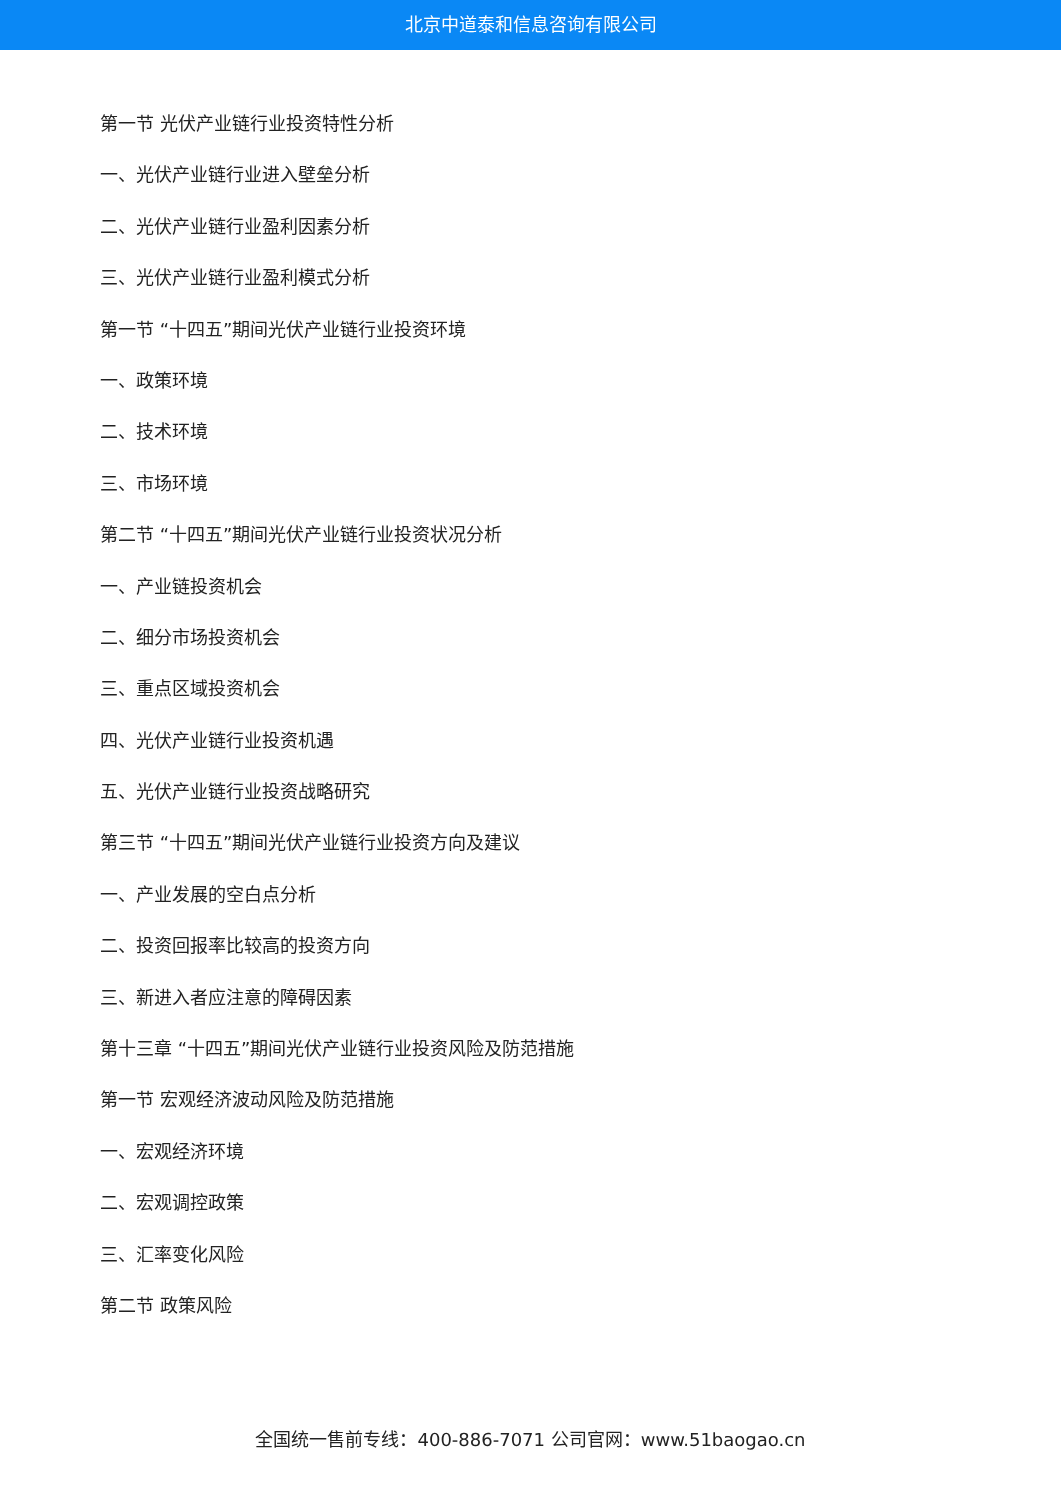北京中道泰和信息咨询有限公司
第一节 光伏产业链行业投资特性分析
一、光伏产业链行业进入壁垒分析
二、光伏产业链行业盈利因素分析
三、光伏产业链行业盈利模式分析
第一节 “十四五”期间光伏产业链行业投资环境
一、政策环境
二、技术环境
三、市场环境
第二节 “十四五”期间光伏产业链行业投资状况分析
一、产业链投资机会
二、细分市场投资机会
三、重点区域投资机会
四、光伏产业链行业投资机遇
五、光伏产业链行业投资战略研究
第三节 “十四五”期间光伏产业链行业投资方向及建议
一、产业发展的空白点分析
二、投资回报率比较高的投资方向
三、新进入者应注意的障碍因素
第十三章 “十四五”期间光伏产业链行业投资风险及防范措施
第一节 宏观经济波动风险及防范措施
一、宏观经济环境
二、宏观调控政策
三、汇率变化风险
第二节 政策风险
全国统一售前专线：400-886-7071 公司官网：www.51baogao.cn